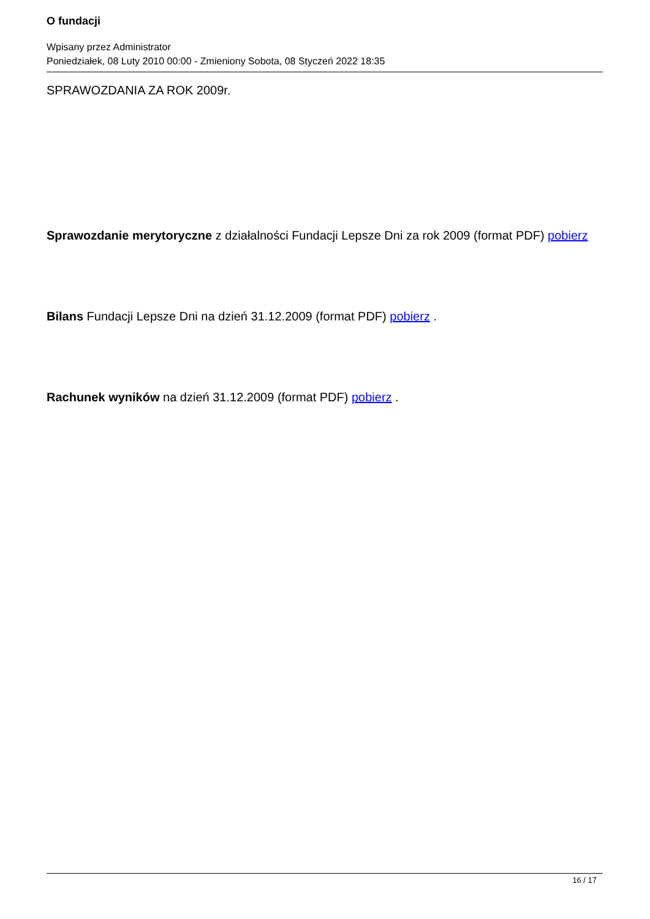O fundacji
Wpisany przez Administrator
Poniedziałek, 08 Luty 2010 00:00 - Zmieniony Sobota, 08 Styczeń 2022 18:35
SPRAWOZDANIA ZA ROK 2009r.
Sprawozdanie merytoryczne z działalności Fundacji Lepsze Dni za rok 2009 (format PDF) pobierz
Bilans Fundacji Lepsze Dni na dzień 31.12.2009 (format PDF) pobierz .
Rachunek wyników na dzień 31.12.2009 (format PDF) pobierz .
16 / 17